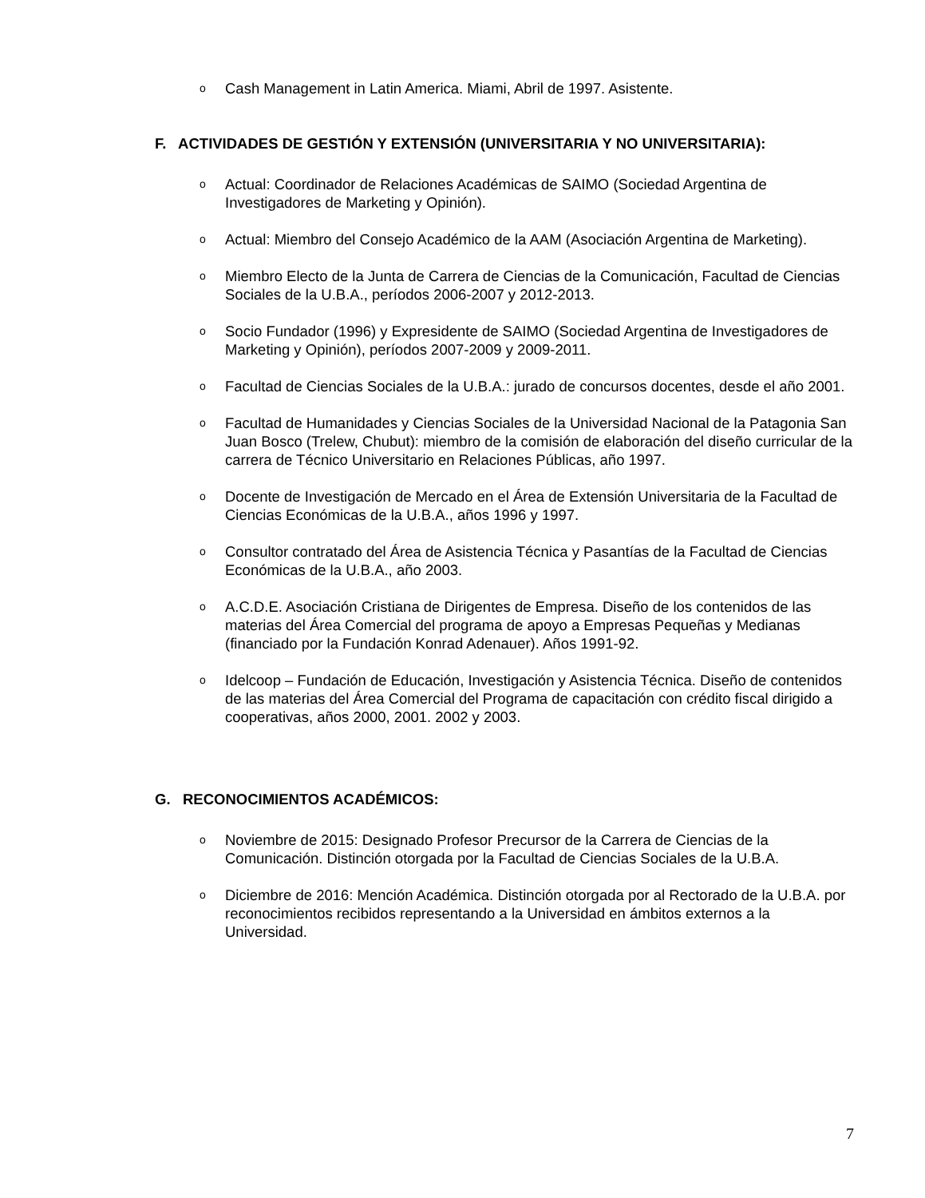o Cash Management in Latin America. Miami, Abril de 1997. Asistente.
F. ACTIVIDADES DE GESTIÓN Y EXTENSIÓN (UNIVERSITARIA Y NO UNIVERSITARIA):
o Actual: Coordinador de Relaciones Académicas de SAIMO (Sociedad Argentina de Investigadores de Marketing y Opinión).
o Actual: Miembro del Consejo Académico de la AAM (Asociación Argentina de Marketing).
o Miembro Electo de la Junta de Carrera de Ciencias de la Comunicación, Facultad de Ciencias Sociales de la U.B.A., períodos 2006-2007 y 2012-2013.
o Socio Fundador (1996) y Expresidente de SAIMO (Sociedad Argentina de Investigadores de Marketing y Opinión), períodos 2007-2009 y 2009-2011.
o Facultad de Ciencias Sociales de la U.B.A.: jurado de concursos docentes, desde el año 2001.
o Facultad de Humanidades y Ciencias Sociales de la Universidad Nacional de la Patagonia San Juan Bosco (Trelew, Chubut): miembro de la comisión de elaboración del diseño curricular de la carrera de Técnico Universitario en Relaciones Públicas, año 1997.
o Docente de Investigación de Mercado en el Área de Extensión Universitaria de la Facultad de Ciencias Económicas de la U.B.A., años 1996 y 1997.
o Consultor contratado del Área de Asistencia Técnica y Pasantías de la Facultad de Ciencias Económicas de la U.B.A., año 2003.
o A.C.D.E. Asociación Cristiana de Dirigentes de Empresa. Diseño de los contenidos de las materias del Área Comercial del programa de apoyo a Empresas Pequeñas y Medianas (financiado por la Fundación Konrad Adenauer). Años 1991-92.
o Idelcoop – Fundación de Educación, Investigación y Asistencia Técnica. Diseño de contenidos de las materias del Área Comercial del Programa de capacitación con crédito fiscal dirigido a cooperativas, años 2000, 2001. 2002 y 2003.
G. RECONOCIMIENTOS ACADÉMICOS:
o Noviembre de 2015: Designado Profesor Precursor de la Carrera de Ciencias de la Comunicación. Distinción otorgada por la Facultad de Ciencias Sociales de la U.B.A.
o Diciembre de 2016: Mención Académica. Distinción otorgada por al Rectorado de la U.B.A. por reconocimientos recibidos representando a la Universidad en ámbitos externos a la Universidad.
7